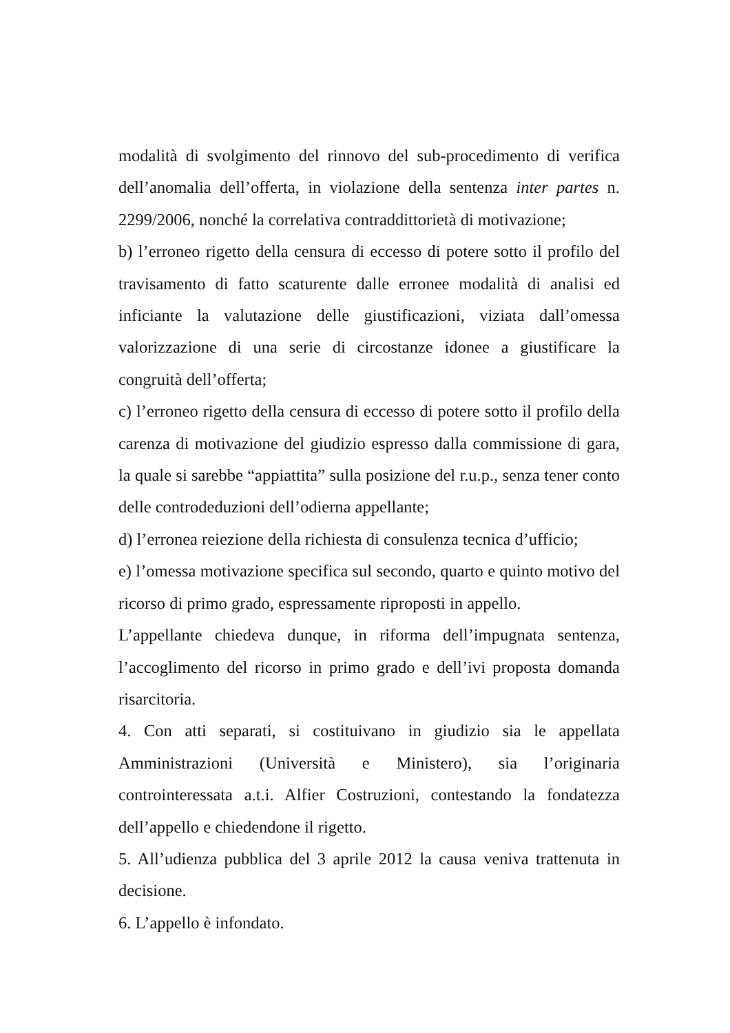modalità di svolgimento del rinnovo del sub-procedimento di verifica dell’anomalia dell’offerta, in violazione della sentenza inter partes n. 2299/2006, nonché la correlativa contraddittorietà di motivazione;
b) l’erroneo rigetto della censura di eccesso di potere sotto il profilo del travisamento di fatto scaturente dalle erronee modalità di analisi ed inficiante la valutazione delle giustificazioni, viziata dall’omessa valorizzazione di una serie di circostanze idonee a giustificare la congruità dell’offerta;
c) l’erroneo rigetto della censura di eccesso di potere sotto il profilo della carenza di motivazione del giudizio espresso dalla commissione di gara, la quale si sarebbe “appiattita” sulla posizione del r.u.p., senza tener conto delle controdeduzioni dell’odierna appellante;
d) l’erronea reiezione della richiesta di consulenza tecnica d’ufficio;
e) l’omessa motivazione specifica sul secondo, quarto e quinto motivo del ricorso di primo grado, espressamente riproposti in appello.
L’appellante chiedeva dunque, in riforma dell’impugnata sentenza, l’accoglimento del ricorso in primo grado e dell’ivi proposta domanda risarcitoria.
4. Con atti separati, si costituivano in giudizio sia le appellata Amministrazioni (Università e Ministero), sia l’originaria controinteressata a.t.i. Alfier Costruzioni, contestando la fondatezza dell’appello e chiedendone il rigetto.
5. All’udienza pubblica del 3 aprile 2012 la causa veniva trattenuta in decisione.
6. L’appello è infondato.